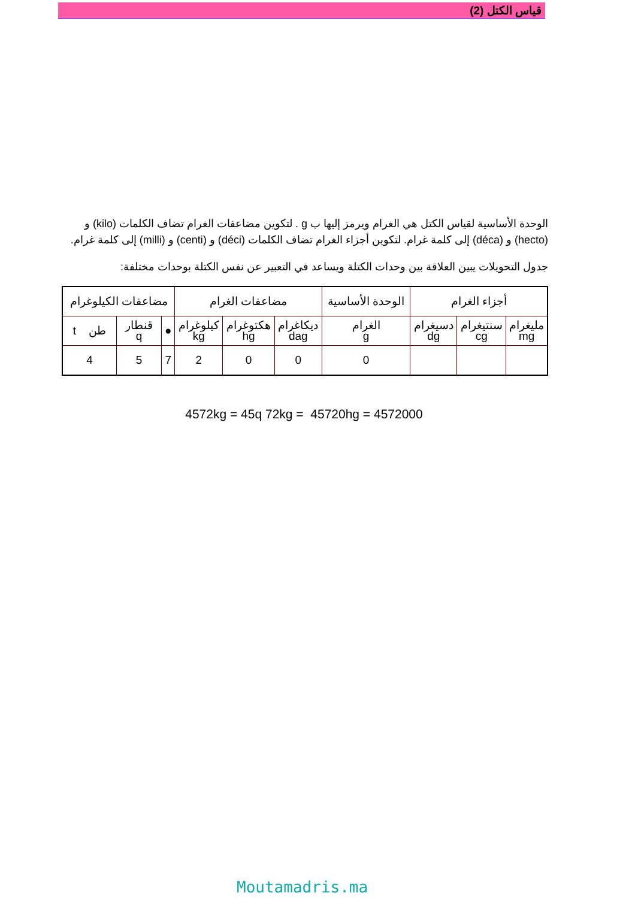قياس الكتل (2)
الوحدة الأساسية لقياس الكتل هي الغرام ويرمز إليها ب g . لتكوين مضاعفات الغرام تضاف الكلمات (kilo) و (hecto) و (déca) إلى كلمة غرام. لتكوين أجزاء الغرام تضاف الكلمات (déci) و (centi) و (milli) إلى كلمة غرام.
جدول التحويلات يبين العلاقة بين وحدات الكتلة ويساعد في التعبير عن نفس الكتلة بوحدات مختلفة:
| أجزاء الغرام | | | الوحدة الأساسية | مضاعفات الغرام | | | مضاعفات الكيلوغرام | | |
| مليغرام mg | سنتيغرام cg | دسيغرام dg | الغرام g | ديكاغرام dag | هكتوغرام hg | كيلوغرام kg | ● | قنطار q | طن t |
| | | | 0 | 0 | 0 | 2 | 7 | 5 | 4 |
4572kg = 45q 72kg = 45720hg = 4572000
Moutamadris.ma